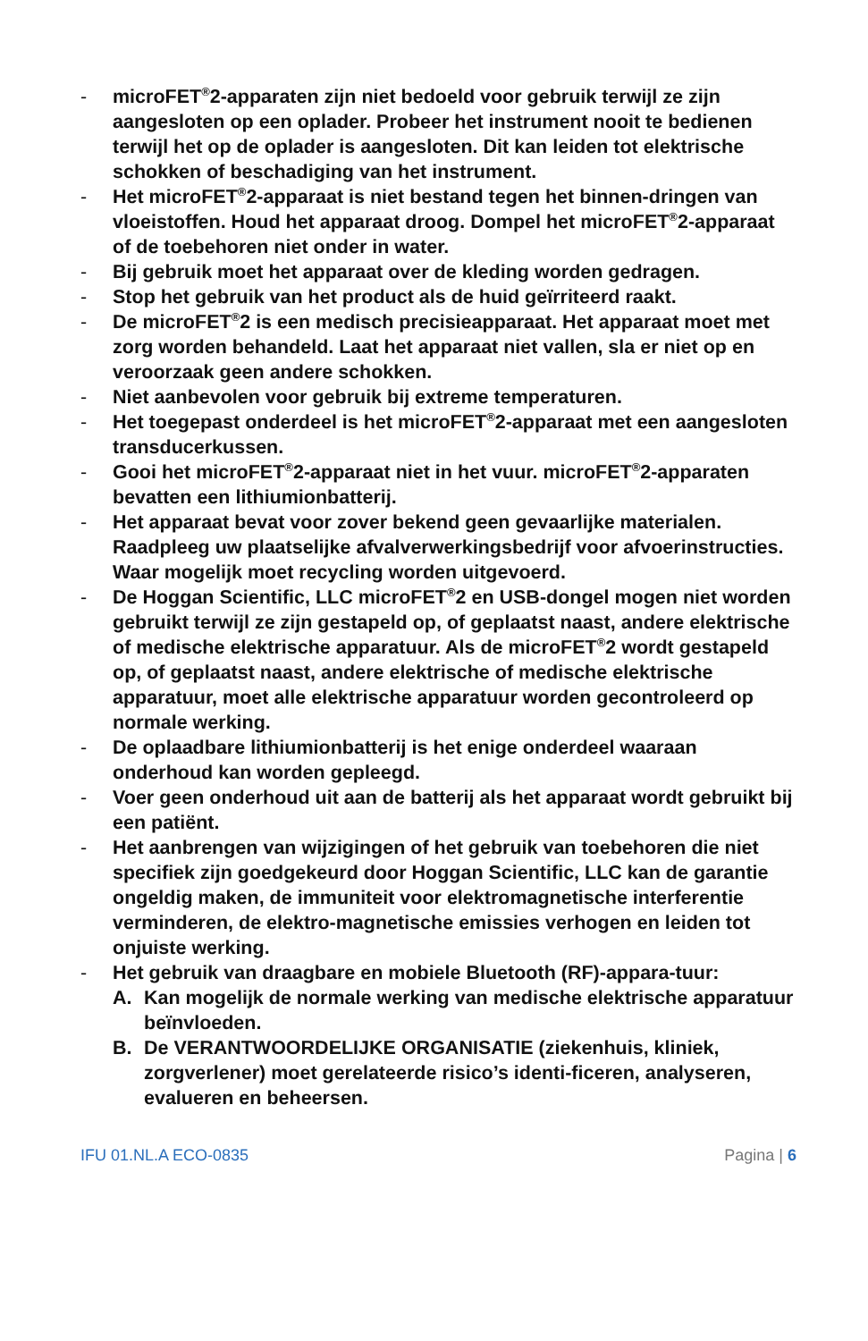- microFET<sup>®</sup>2-apparaten zijn niet bedoeld voor gebruik terwijl ze zijn aangesloten op een oplader. Probeer het instrument nooit te bedienen terwijl het op de oplader is aangesloten. Dit kan leiden tot elektrische schokken of beschadiging van het instrument.
- Het microFET<sup>®</sup>2-apparaat is niet bestand tegen het binnen-dringen van vloeistoffen. Houd het apparaat droog. Dompel het microFET<sup>®</sup>2-apparaat of de toebehoren niet onder in water.
- Bij gebruik moet het apparaat over de kleding worden gedragen.
- Stop het gebruik van het product als de huid geïrriteerd raakt.
- De microFET<sup>®</sup>2 is een medisch precisieapparaat. Het apparaat moet met zorg worden behandeld. Laat het apparaat niet vallen, sla er niet op en veroorzaak geen andere schokken.
- Niet aanbevolen voor gebruik bij extreme temperaturen.
- Het toegepast onderdeel is het microFET<sup>®</sup>2-apparaat met een aangesloten transducerkussen.
- Gooi het microFET<sup>®</sup>2-apparaat niet in het vuur. microFET<sup>®</sup>2-apparaten bevatten een lithiumionbatterij.
- Het apparaat bevat voor zover bekend geen gevaarlijke materialen. Raadpleeg uw plaatselijke afvalverwerkingsbedrijf voor afvoerinstructies. Waar mogelijk moet recycling worden uitgevoerd.
- De Hoggan Scientific, LLC microFET<sup>®</sup>2 en USB-dongel mogen niet worden gebruikt terwijl ze zijn gestapeld op, of geplaatst naast, andere elektrische of medische elektrische apparatuur. Als de microFET<sup>®</sup>2 wordt gestapeld op, of geplaatst naast, andere elektrische of medische elektrische apparatuur, moet alle elektrische apparatuur worden gecontroleerd op normale werking.
- De oplaadbare lithiumionbatterij is het enige onderdeel waaraan onderhoud kan worden gepleegd.
- Voer geen onderhoud uit aan de batterij als het apparaat wordt gebruikt bij een patiënt.
- Het aanbrengen van wijzigingen of het gebruik van toebehoren die niet specifiek zijn goedgekeurd door Hoggan Scientific, LLC kan de garantie ongeldig maken, de immuniteit voor elektromagnetische interferentie verminderen, de elektro-magnetische emissies verhogen en leiden tot onjuiste werking.
- Het gebruik van draagbare en mobiele Bluetooth (RF)-appara-tuur:
A. Kan mogelijk de normale werking van medische elektrische apparatuur beïnvloeden.
B. De VERANTWOORDELIJKE ORGANISATIE (ziekenhuis, kliniek, zorgverlener) moet gerelateerde risico’s identi-ficeren, analyseren, evalueren en beheersen.
IFU 01.NL.A ECO-0835 Pagina | 6